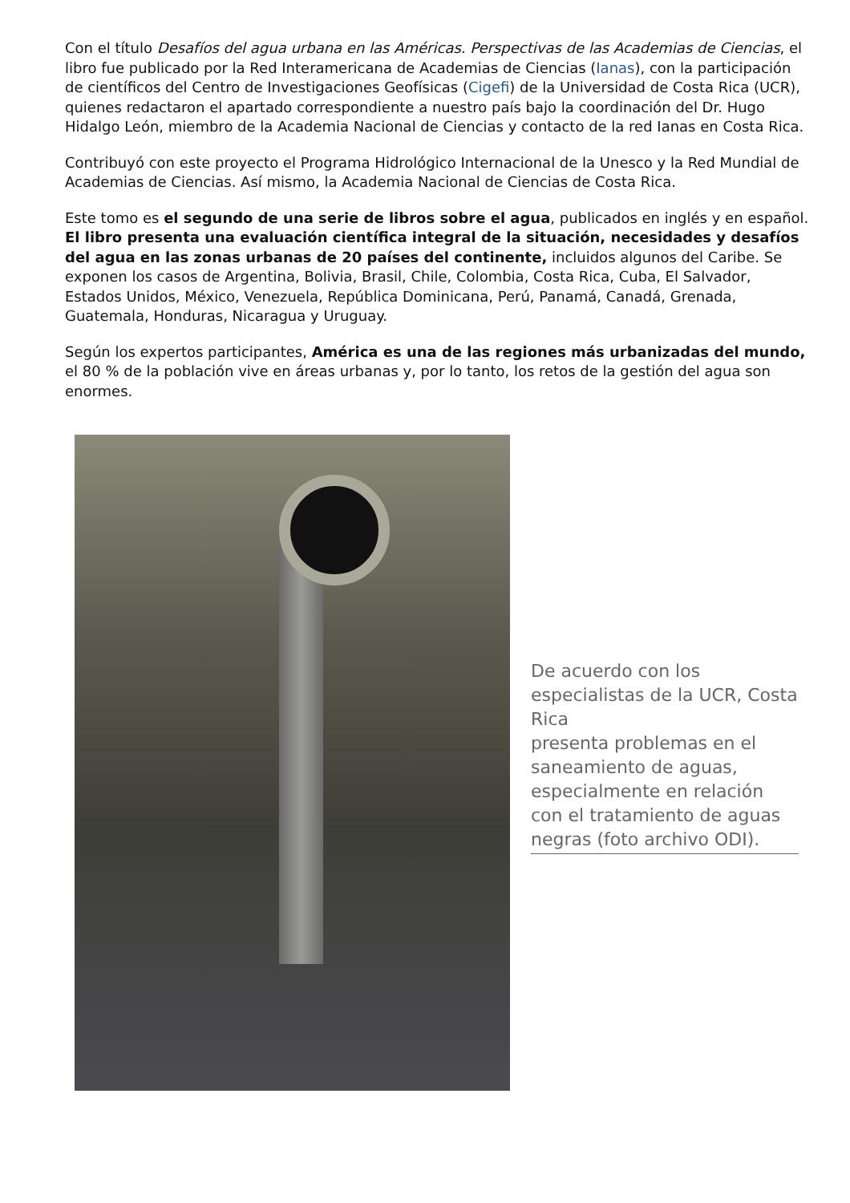Con el título Desafíos del agua urbana en las Américas. Perspectivas de las Academias de Ciencias, el libro fue publicado por la Red Interamericana de Academias de Ciencias (Ianas), con la participación de científicos del Centro de Investigaciones Geofísicas (Cigefi) de la Universidad de Costa Rica (UCR), quienes redactaron el apartado correspondiente a nuestro país bajo la coordinación del Dr. Hugo Hidalgo León, miembro de la Academia Nacional de Ciencias y contacto de la red Ianas en Costa Rica.
Contribuyó con este proyecto el Programa Hidrológico Internacional de la Unesco y la Red Mundial de Academias de Ciencias. Así mismo, la Academia Nacional de Ciencias de Costa Rica.
Este tomo es el segundo de una serie de libros sobre el agua, publicados en inglés y en español. El libro presenta una evaluación científica integral de la situación, necesidades y desafíos del agua en las zonas urbanas de 20 países del continente, incluidos algunos del Caribe. Se exponen los casos de Argentina, Bolivia, Brasil, Chile, Colombia, Costa Rica, Cuba, El Salvador, Estados Unidos, México, Venezuela, República Dominicana, Perú, Panamá, Canadá, Grenada, Guatemala, Honduras, Nicaragua y Uruguay.
Según los expertos participantes, América es una de las regiones más urbanizadas del mundo, el 80 % de la población vive en áreas urbanas y, por lo tanto, los retos de la gestión del agua son enormes.
De acuerdo con los especialistas de la UCR, Costa Rica
presenta problemas en el saneamiento de aguas, especialmente en relación con el tratamiento de aguas negras (foto archivo ODI).